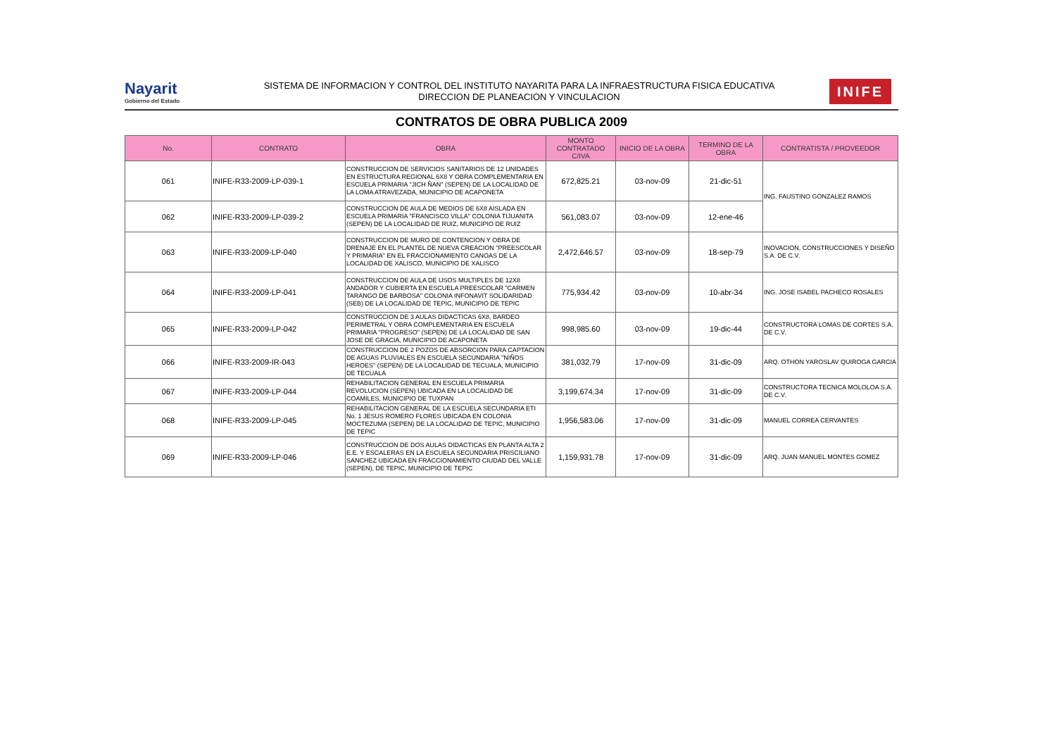Nayarit
Gobierno del Estado
SISTEMA DE INFORMACION Y CONTROL DEL INSTITUTO NAYARITA PARA LA INFRAESTRUCTURA FISICA EDUCATIVA
DIRECCION DE PLANEACION Y VINCULACION
INIFE
CONTRATOS DE OBRA PUBLICA 2009
| No. | CONTRATO | OBRA | MONTO CONTRATADO C/IVA | INICIO DE LA OBRA | TERMINO DE LA OBRA | CONTRATISTA / PROVEEDOR |
| --- | --- | --- | --- | --- | --- | --- |
| 061 | INIFE-R33-2009-LP-039-1 | CONSTRUCCION DE SERVICIOS SANITARIOS DE 12 UNIDADES EN ESTRUCTURA REGIONAL 6X8 Y OBRA COMPLEMENTARIA EN ESCUELA PRIMARIA "JICH ÑAN" (SEPEN) DE LA LOCALIDAD DE LA LOMA ATRAVEZADA, MUNICIPIO DE ACAPONETA | 672,825.21 | 03-nov-09 | 21-dic-51 | ING. FAUSTINO GONZALEZ RAMOS |
| 062 | INIFE-R33-2009-LP-039-2 | CONSTRUCCION DE AULA DE MEDIOS DE 6X8 AISLADA EN ESCUELA PRIMARIA "FRANCISCO VILLA" COLONIA TIJUANITA (SEPEN) DE LA LOCALIDAD DE RUIZ, MUNICIPIO DE RUIZ | 561,083.07 | 03-nov-09 | 12-ene-46 | |
| 063 | INIFE-R33-2009-LP-040 | CONSTRUCCION DE MURO DE CONTENCION Y OBRA DE DRENAJE EN EL PLANTEL DE NUEVA CREACION "PREESCOLAR Y PRIMARIA" EN EL FRACCIONAMIENTO CANOAS DE LA LOCALIDAD DE XALISCO, MUNICIPIO DE XALISCO | 2,472,646.57 | 03-nov-09 | 18-sep-79 | INOVACION, CONSTRUCCIONES Y DISEÑO S.A. DE C.V. |
| 064 | INIFE-R33-2009-LP-041 | CONSTRUCCION DE AULA DE USOS MULTIPLES DE 12X8 ANDADOR Y CUBIERTA EN ESCUELA PREESCOLAR "CARMEN TARANGO DE BARBOSA" COLONIA INFONAVIT SOLIDARIDAD (SEB) DE LA LOCALIDAD DE TEPIC, MUNICIPIO DE TEPIC | 775,934.42 | 03-nov-09 | 10-abr-34 | ING. JOSE ISABEL PACHECO ROSALES |
| 065 | INIFE-R33-2009-LP-042 | CONSTRUCCION DE 3 AULAS DIDACTICAS 6X8, BARDEO PERIMETRAL Y OBRA COMPLEMENTARIA EN ESCUELA PRIMARIA "PROGRESO" (SEPEN) DE LA LOCALIDAD DE SAN JOSE DE GRACIA, MUNICIPIO DE ACAPONETA | 998,985.60 | 03-nov-09 | 19-dic-44 | CONSTRUCTORA LOMAS DE CORTES S.A. DE C.V. |
| 066 | INIFE-R33-2009-IR-043 | CONSTRUCCION DE 2 POZOS DE ABSORCION PARA CAPTACION DE AGUAS PLUVIALES EN ESCUELA SECUNDARIA "NIÑOS HEROES" (SEPEN) DE LA LOCALIDAD DE TECUALA, MUNICIPIO DE TECUALA | 381,032.79 | 17-nov-09 | 31-dic-09 | ARQ. OTHON YAROSLAV QUIROGA GARCIA |
| 067 | INIFE-R33-2009-LP-044 | REHABILITACION GENERAL EN ESCUELA PRIMARIA REVOLUCION (SEPEN) UBICADA EN LA LOCALIDAD DE COAMILES, MUNICIPIO DE TUXPAN | 3,199,674.34 | 17-nov-09 | 31-dic-09 | CONSTRUCTORA TECNICA MOLOLOA S.A. DE C.V. |
| 068 | INIFE-R33-2009-LP-045 | REHABILITACION GENERAL DE LA ESCUELA SECUNDARIA ETI No. 1 JESUS ROMERO FLORES UBICADA EN COLONIA MOCTEZUMA (SEPEN) DE LA LOCALIDAD DE TEPIC, MUNICIPIO DE TEPIC | 1,956,583.06 | 17-nov-09 | 31-dic-09 | MANUEL CORREA CERVANTES |
| 069 | INIFE-R33-2009-LP-046 | CONSTRUCCION DE DOS AULAS DIDACTICAS EN PLANTA ALTA 2 E.E. Y ESCALERAS EN LA ESCUELA SECUNDARIA PRISCILIANO SANCHEZ UBICADA EN FRACCIONAMIENTO CIUDAD DEL VALLE (SEPEN), DE TEPIC, MUNICIPIO DE TEPIC | 1,159,931.78 | 17-nov-09 | 31-dic-09 | ARQ. JUAN MANUEL MONTES GOMEZ |